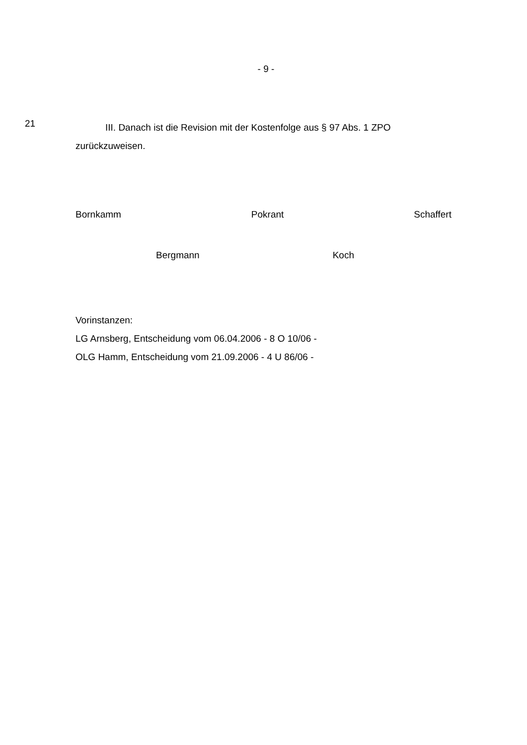- 9 -
21
III. Danach ist die Revision mit der Kostenfolge aus § 97 Abs. 1 ZPO zurückzuweisen.
Bornkamm Pokrant Schaffert
Bergmann Koch
Vorinstanzen:
LG Arnsberg, Entscheidung vom 06.04.2006 - 8 O 10/06 -
OLG Hamm, Entscheidung vom 21.09.2006 - 4 U 86/06 -